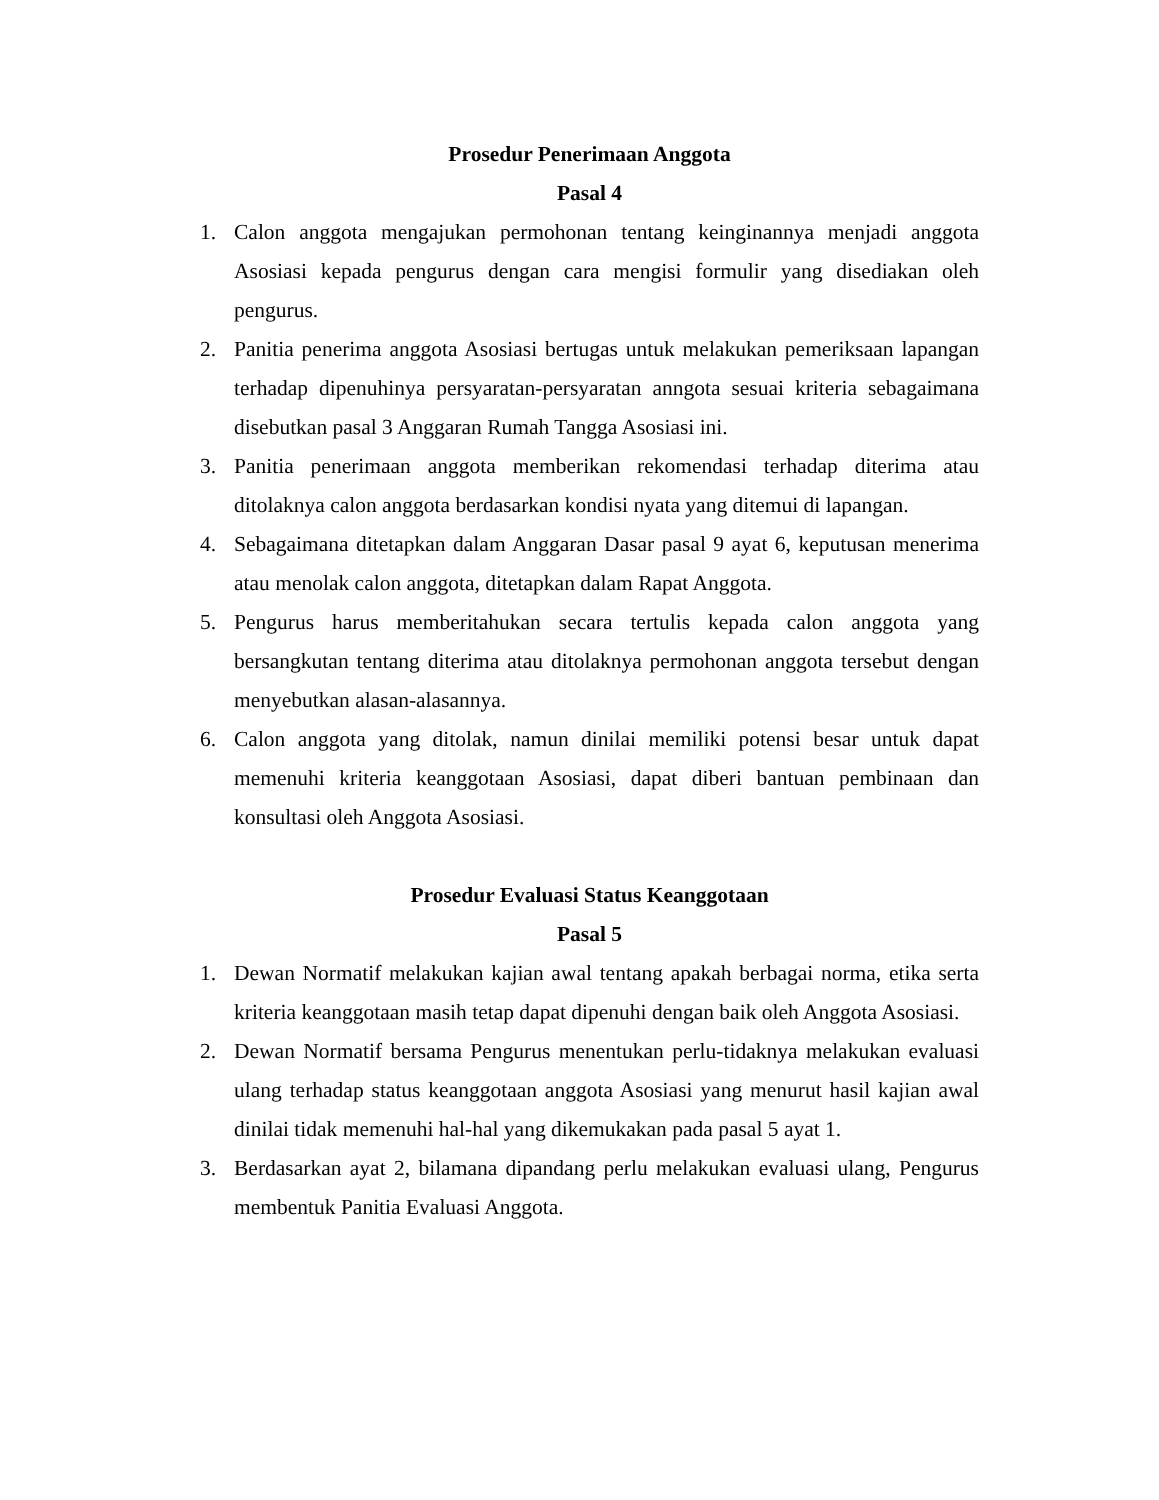Prosedur Penerimaan Anggota
Pasal 4
1. Calon anggota mengajukan permohonan tentang keinginannya menjadi anggota Asosiasi kepada pengurus dengan cara mengisi formulir yang disediakan oleh pengurus.
2. Panitia penerima anggota Asosiasi bertugas untuk melakukan pemeriksaan lapangan terhadap dipenuhinya persyaratan-persyaratan anngota sesuai kriteria sebagaimana disebutkan pasal 3 Anggaran Rumah Tangga Asosiasi ini.
3. Panitia penerimaan anggota memberikan rekomendasi terhadap diterima atau ditolaknya calon anggota berdasarkan kondisi nyata yang ditemui di lapangan.
4. Sebagaimana ditetapkan dalam Anggaran Dasar pasal 9 ayat 6, keputusan menerima atau menolak calon anggota, ditetapkan dalam Rapat Anggota.
5. Pengurus harus memberitahukan secara tertulis kepada calon anggota yang bersangkutan tentang diterima atau ditolaknya permohonan anggota tersebut dengan menyebutkan alasan-alasannya.
6. Calon anggota yang ditolak, namun dinilai memiliki potensi besar untuk dapat memenuhi kriteria keanggotaan Asosiasi, dapat diberi bantuan pembinaan dan konsultasi oleh Anggota Asosiasi.
Prosedur Evaluasi Status Keanggotaan
Pasal 5
1. Dewan Normatif melakukan kajian awal tentang apakah berbagai norma, etika serta kriteria keanggotaan masih tetap dapat dipenuhi dengan baik oleh Anggota Asosiasi.
2. Dewan Normatif bersama Pengurus menentukan perlu-tidaknya melakukan evaluasi ulang terhadap status keanggotaan anggota Asosiasi yang menurut hasil kajian awal dinilai tidak memenuhi hal-hal yang dikemukakan pada pasal 5 ayat 1.
3. Berdasarkan ayat 2, bilamana dipandang perlu melakukan evaluasi ulang, Pengurus membentuk Panitia Evaluasi Anggota.